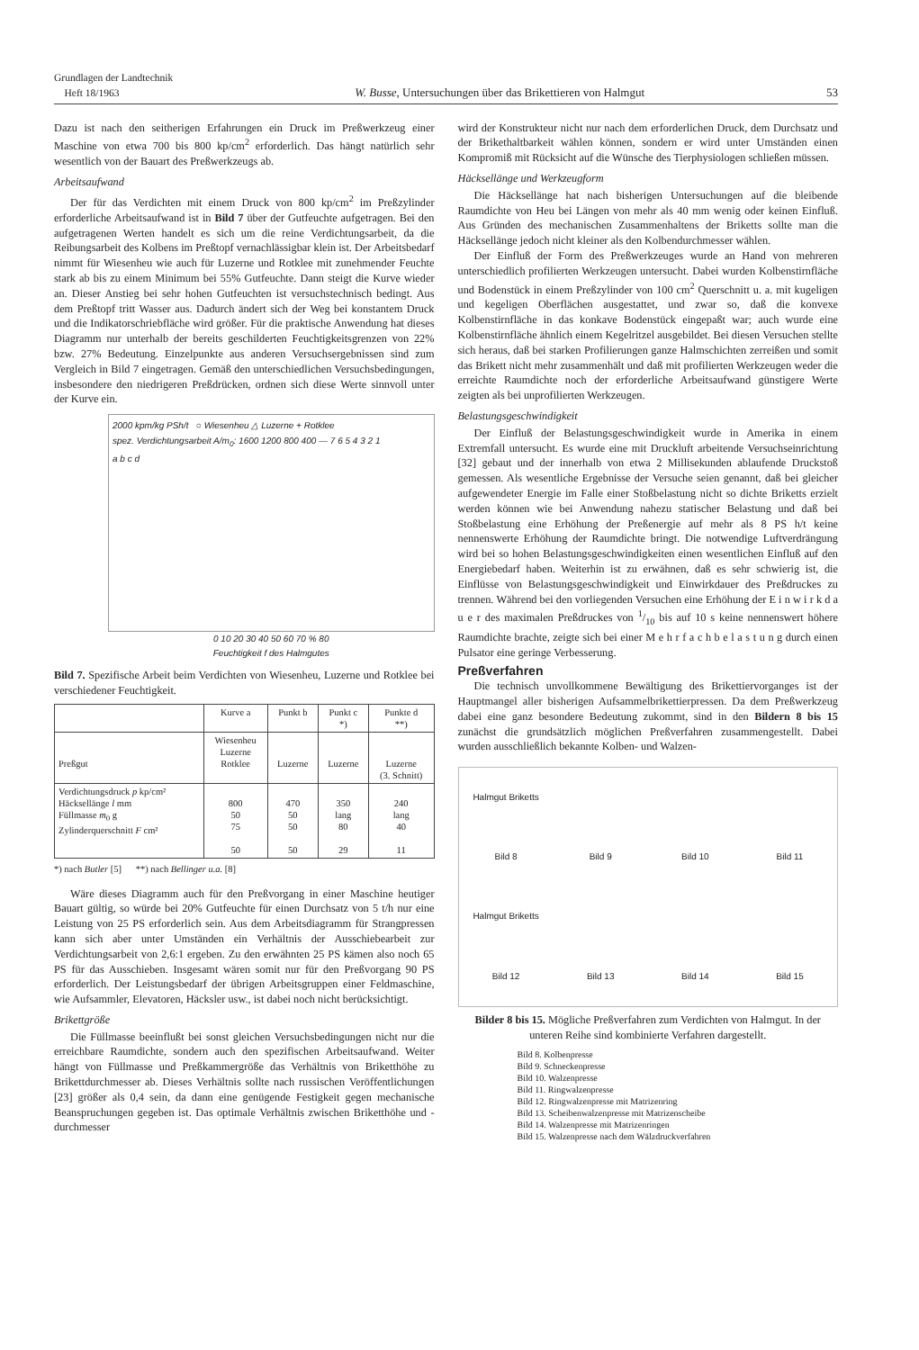Grundlagen der Landtechnik
Heft 18/1963
W. Busse, Untersuchungen über das Brikettieren von Halmgut
53
Dazu ist nach den seitherigen Erfahrungen ein Druck im Preßwerkzeug einer Maschine von etwa 700 bis 800 kp/cm<sup>2</sup> erforderlich. Das hängt natürlich sehr wesentlich von der Bauart des Preßwerkzeugs ab.
Arbeitsaufwand
Der für das Verdichten mit einem Druck von 800 kp/cm<sup>2</sup> im Preßzylinder erforderliche Arbeitsaufwand ist in Bild 7 über der Gutfeuchte aufgetragen. Bei den aufgetragenen Werten handelt es sich um die reine Verdichtungsarbeit, da die Reibungsarbeit des Kolbens im Preßtopf vernachlässigbar klein ist. Der Arbeitsbedarf nimmt für Wiesenheu wie auch für Luzerne und Rotklee mit zunehmender Feuchte stark ab bis zu einem Minimum bei 55% Gutfeuchte. Dann steigt die Kurve wieder an. Dieser Anstieg bei sehr hohen Gutfeuchten ist versuchstechnisch bedingt. Aus dem Preßtopf tritt Wasser aus. Dadurch ändert sich der Weg bei konstantem Druck und die Indikatorschriebfläche wird größer. Für die praktische Anwendung hat dieses Diagramm nur unterhalb der bereits geschilderten Feuchtigkeitsgrenzen von 22% bzw. 27% Bedeutung. Einzelpunkte aus anderen Versuchsergebnissen sind zum Vergleich in Bild 7 eingetragen. Gemäß den unterschiedlichen Versuchsbedingungen, insbesondere den niedrigeren Preßdrücken, ordnen sich diese Werte sinnvoll unter der Kurve ein.
2000 kpm/kg PSh/t ○ Wiesenheu △ Luzerne + Rotklee
spez. Verdichtungsarbeit A/m<sub>0</sub>: 1600 1200 800 400 — 7 6 5 4 3 2 1
a b c d
0 10 20 30 40 50 60 70 % 80
Feuchtigkeit f des Halmgutes
Bild 7. Spezifische Arbeit beim Verdichten von Wiesenheu, Luzerne und Rotklee bei verschiedener Feuchtigkeit.
| | Kurve a | Punkt b | Punkt c *) | Punkte d **) |
| --- | --- | --- | --- | --- |
| Preßgut | Wiesenheu Luzerne Rotklee | Luzerne | Luzerne | Luzerne (3. Schnitt) |
| Verdichtungsdruck p kp/cm² Häcksellänge l mm Füllmasse m<sub>0</sub> g Zylinderquerschnitt F cm² | 800 50 75 50 | 470 50 50 50 | 350 lang 80 29 | 240 lang 40 11 |
*) nach Butler [5] **) nach Bellinger u.a. [8]
Wäre dieses Diagramm auch für den Preßvorgang in einer Maschine heutiger Bauart gültig, so würde bei 20% Gutfeuchte für einen Durchsatz von 5 t/h nur eine Leistung von 25 PS erforderlich sein. Aus dem Arbeitsdiagramm für Strangpressen kann sich aber unter Umständen ein Verhältnis der Ausschiebearbeit zur Verdichtungsarbeit von 2,6:1 ergeben. Zu den erwähnten 25 PS kämen also noch 65 PS für das Ausschieben. Insgesamt wären somit nur für den Preßvorgang 90 PS erforderlich. Der Leistungsbedarf der übrigen Arbeitsgruppen einer Feldmaschine, wie Aufsammler, Elevatoren, Häcksler usw., ist dabei noch nicht berücksichtigt.
Brikettgröße
Die Füllmasse beeinflußt bei sonst gleichen Versuchsbedingungen nicht nur die erreichbare Raumdichte, sondern auch den spezifischen Arbeitsaufwand. Weiter hängt von Füllmasse und Preßkammergröße das Verhältnis von Briketthöhe zu Brikettdurchmesser ab. Dieses Verhältnis sollte nach russischen Veröffentlichungen [23] größer als 0,4 sein, da dann eine genügende Festigkeit gegen mechanische Beanspruchungen gegeben ist. Das optimale Verhältnis zwischen Briketthöhe und -durchmesser
wird der Konstrukteur nicht nur nach dem erforderlichen Druck, dem Durchsatz und der Brikethaltbarkeit wählen können, sondern er wird unter Umständen einen Kompromiß mit Rücksicht auf die Wünsche des Tierphysiologen schließen müssen.
Häcksellänge und Werkzeugform
Die Häcksellänge hat nach bisherigen Untersuchungen auf die bleibende Raumdichte von Heu bei Längen von mehr als 40 mm wenig oder keinen Einfluß. Aus Gründen des mechanischen Zusammenhaltens der Briketts sollte man die Häcksellänge jedoch nicht kleiner als den Kolbendurchmesser wählen.
Der Einfluß der Form des Preßwerkzeuges wurde an Hand von mehreren unterschiedlich profilierten Werkzeugen untersucht. Dabei wurden Kolbenstirnfläche und Bodenstück in einem Preßzylinder von 100 cm<sup>2</sup> Querschnitt u. a. mit kugeligen und kegeligen Oberflächen ausgestattet, und zwar so, daß die konvexe Kolbenstirnfläche in das konkave Bodenstück eingepaßt war; auch wurde eine Kolbenstirnfläche ähnlich einem Kegelritzel ausgebildet. Bei diesen Versuchen stellte sich heraus, daß bei starken Profilierungen ganze Halmschichten zerreißen und somit das Brikett nicht mehr zusammenhält und daß mit profilierten Werkzeugen weder die erreichte Raumdichte noch der erforderliche Arbeitsaufwand günstigere Werte zeigten als bei unprofilierten Werkzeugen.
Belastungsgeschwindigkeit
Der Einfluß der Belastungsgeschwindigkeit wurde in Amerika in einem Extremfall untersucht. Es wurde eine mit Druckluft arbeitende Versuchseinrichtung [32] gebaut und der innerhalb von etwa 2 Millisekunden ablaufende Druckstoß gemessen. Als wesentliche Ergebnisse der Versuche seien genannt, daß bei gleicher aufgewendeter Energie im Falle einer Stoßbelastung nicht so dichte Briketts erzielt werden können wie bei Anwendung nahezu statischer Belastung und daß bei Stoßbelastung eine Erhöhung der Preßenergie auf mehr als 8 PS h/t keine nennenswerte Erhöhung der Raumdichte bringt. Die notwendige Luftverdrängung wird bei so hohen Belastungsgeschwindigkeiten einen wesentlichen Einfluß auf den Energiebedarf haben. Weiterhin ist zu erwähnen, daß es sehr schwierig ist, die Einflüsse von Belastungsgeschwindigkeit und Einwirkdauer des Preßdruckes zu trennen. Während bei den vorliegenden Versuchen eine Erhöhung der E i n w i r k d a u e r des maximalen Preßdruckes von 1/10 bis auf 10 s keine nennenswert höhere Raumdichte brachte, zeigte sich bei einer M e h r f a c h b e l a s t u n g durch einen Pulsator eine geringe Verbesserung.
Preßverfahren
Die technisch unvollkommene Bewältigung des Brikettiervorganges ist der Hauptmangel aller bisherigen Aufsammelbrikettierpressen. Da dem Preßwerkzeug dabei eine ganz besondere Bedeutung zukommt, sind in den Bildern 8 bis 15 zunächst die grundsätzlich möglichen Preßverfahren zusammengestellt. Dabei wurden ausschließlich bekannte Kolben- und Walzen-
Halmgut Briketts Bild 8 Bild 9 Bild 10 Bild 11 Halmgut Briketts Bild 12 Bild 13 Bild 14 Bild 15
Bilder 8 bis 15. Mögliche Preßverfahren zum Verdichten von Halmgut. In der unteren Reihe sind kombinierte Verfahren dargestellt.
Bild 8. Kolbenpresse
Bild 9. Schneckenpresse
Bild 10. Walzenpresse
Bild 11. Ringwalzenpresse
Bild 12. Ringwalzenpresse mit Matrizenring
Bild 13. Scheibenwalzenpresse mit Matrizenscheibe
Bild 14. Walzenpresse mit Matrizenringen
Bild 15. Walzenpresse nach dem Wälzdruckverfahren